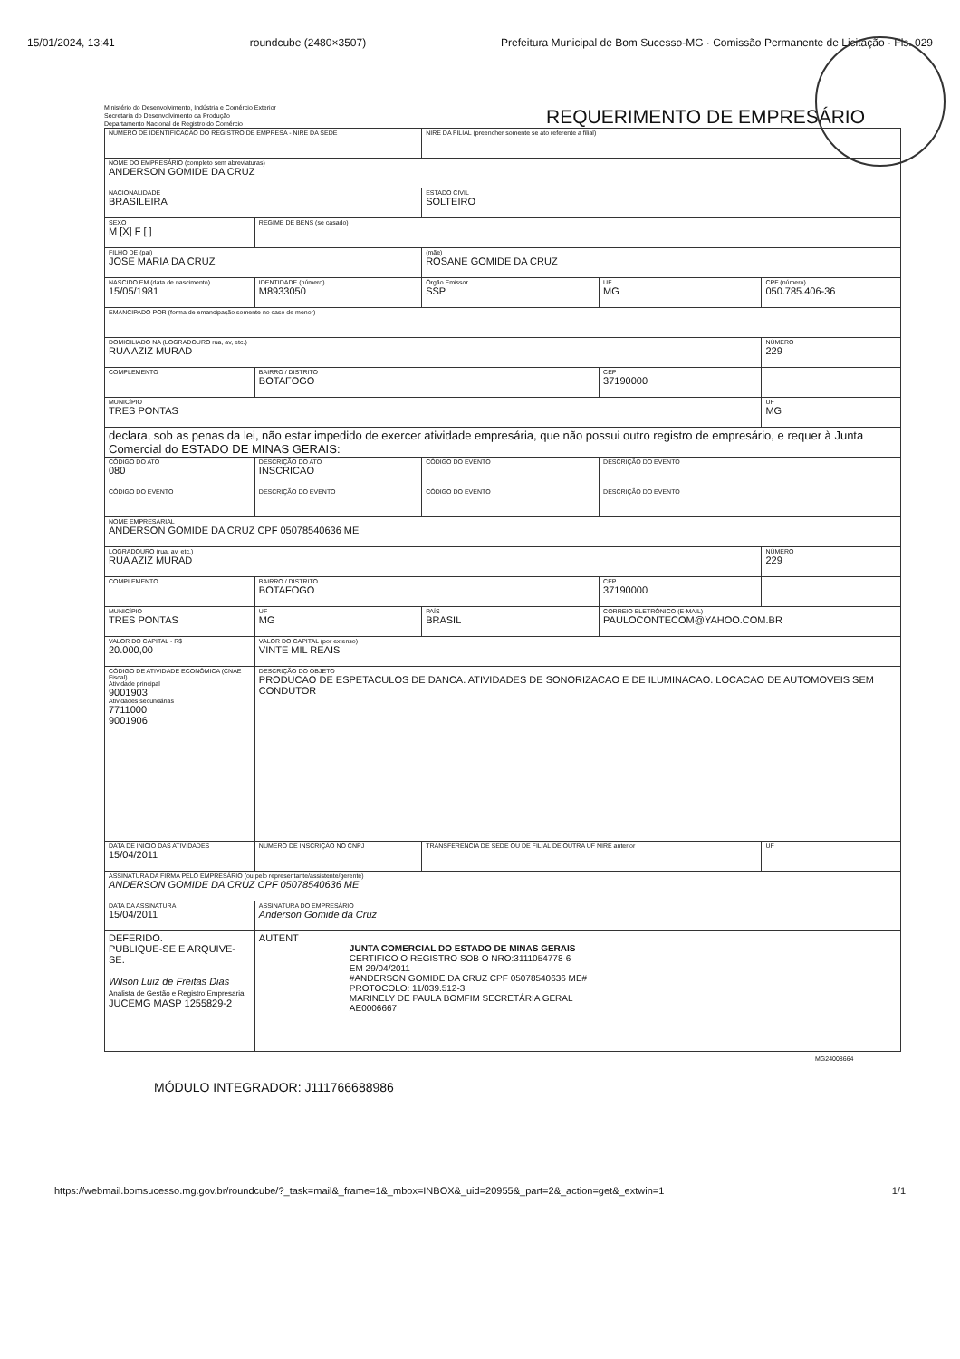15/01/2024, 13:41 roundcube (2480×3507) Prefeitura Municipal de Bom Sucesso-MG · Comissão Permanente de Licitação · Fls. 029
Ministério do Desenvolvimento, Indústria e Comércio Exterior
Secretaria do Desenvolvimento da Produção
Departamento Nacional de Registro do Comércio
REQUERIMENTO DE EMPRESÁRIO
| NÚMERO DE IDENTIFICAÇÃO DO REGISTRO DE EMPRESA - NIRE DA SEDE | | | NIRE DA FILIAL (preencher somente se ato referente a filial) | | |
| NOME DO EMPRESÁRIO (completo sem abreviaturas) ANDERSON GOMIDE DA CRUZ | | | | | |
| NACIONALIDADE BRASILEIRA | | | ESTADO CIVIL SOLTEIRO | | |
| SEXO M [X] F [ ] | REGIME DE BENS (se casado) | | | | |
| FILHO DE (pai) JOSE MARIA DA CRUZ | | | (mãe) ROSANE GOMIDE DA CRUZ | | |
| NASCIDO EM (data de nascimento) 15/05/1981 | IDENTIDADE (número) M8933050 | | Órgão Emissor SSP | UF MG | CPF (número) 050.785.406-36 |
| EMANCIPADO POR (forma de emancipação somente no caso de menor) | | | | | |
| DOMICILIADO NA (LOGRADOURO rua, av, etc.) RUA AZIZ MURAD | | | | | NÚMERO 229 |
| COMPLEMENTO | | BAIRRO / DISTRITO BOTAFOGO | | CEP 37190000 | |
| MUNICÍPIO TRES PONTAS | | | | | UF MG |
| declara, sob as penas da lei, não estar impedido de exercer atividade empresária, que não possui outro registro de empresário, e requer à Junta Comercial do ESTADO DE MINAS GERAIS: | | | | | |
| CÓDIGO DO ATO 080 | DESCRIÇÃO DO ATO INSCRICAO | | CÓDIGO DO EVENTO | DESCRIÇÃO DO EVENTO | |
| CÓDIGO DO EVENTO | DESCRIÇÃO DO EVENTO | | CÓDIGO DO EVENTO | DESCRIÇÃO DO EVENTO | |
| NOME EMPRESARIAL ANDERSON GOMIDE DA CRUZ CPF 05078540636 ME | | | | | |
| LOGRADOURO (rua, av, etc.) RUA AZIZ MURAD | | | | | NÚMERO 229 |
| COMPLEMENTO | | BAIRRO / DISTRITO BOTAFOGO | | CEP 37190000 | |
| MUNICÍPIO TRES PONTAS | | UF MG | PAÍS BRASIL | CORREIO ELETRÔNICO (E-MAIL) PAULOCONTECOM@YAHOO.COM.BR | |
| VALOR DO CAPITAL - R$ 20.000,00 | VALOR DO CAPITAL (por extenso) VINTE MIL REAIS | | | | |
| CÓDIGO DE ATIVIDADE ECONÔMICA (CNAE Fiscal) Atividade principal 9001903 Atividades secundárias 7711000 9001906 | DESCRIÇÃO DO OBJETO PRODUCAO DE ESPETACULOS DE DANCA. ATIVIDADES DE SONORIZACAO E DE ILUMINACAO. LOCACAO DE AUTOMOVEIS SEM CONDUTOR | | | | |
| DATA DE INÍCIO DAS ATIVIDADES 15/04/2011 | NÚMERO DE INSCRIÇÃO NO CNPJ | | TRANSFERÊNCIA DE SEDE OU DE FILIAL DE OUTRA UF NIRE anterior | | UF |
| ASSINATURA DA FIRMA PELO EMPRESÁRIO (ou pelo representante/assistente/gerente) ANDERSON GOMIDE DA CRUZ CPF 05078540636 ME | | | | | |
| DATA DA ASSINATURA 15/04/2011 | ASSINATURA DO EMPRESÁRIO Anderson Gomide da Cruz | | | | |
| DEFERIDO. PUBLIQUE-SE E ARQUIVE-SE. Wilson Luiz de Freitas Dias Analista de Gestão e Registro Empresarial JUCEMG MASP 1255829-2 | | AUTENT JUNTA COMERCIAL DO ESTADO DE MINAS GERAIS CERTIFICO O REGISTRO SOB O NRO:3111054778-6 EM 29/04/2011 #ANDERSON GOMIDE DA CRUZ CPF 05078540636 ME# PROTOCOLO: 11/039.512-3 MARINELY DE PAULA BOMFIM SECRETÁRIA GERAL AE0006667 | | | |
MG24008664
MÓDULO INTEGRADOR: J111766688986
https://webmail.bomsucesso.mg.gov.br/roundcube/?_task=mail&_frame=1&_mbox=INBOX&_uid=20955&_part=2&_action=get&_extwin=1 1/1